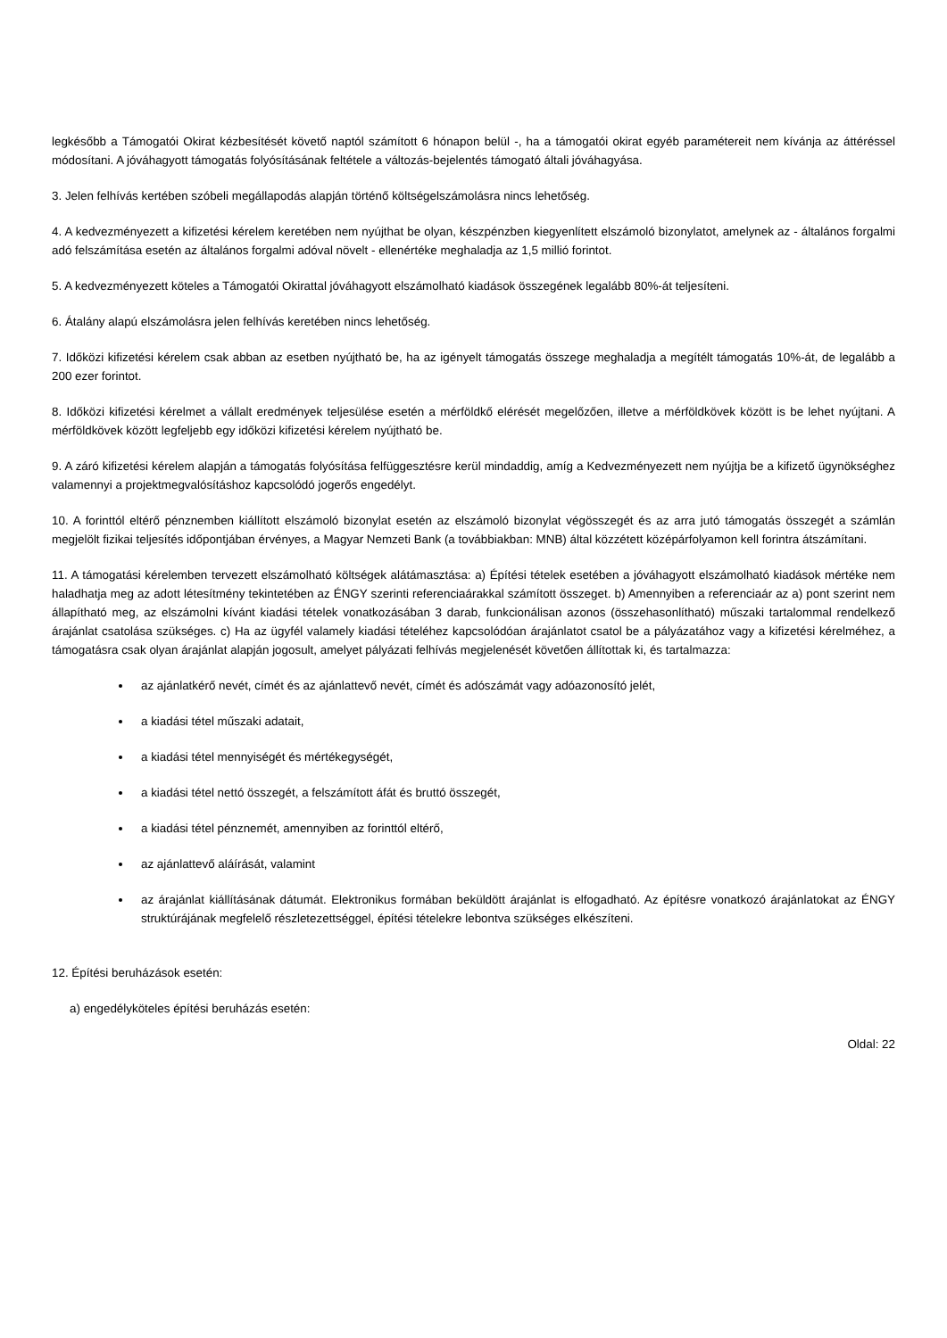legkésőbb a Támogatói Okirat kézbesítését követő naptól számított 6 hónapon belül -, ha a támogatói okirat egyéb paramétereit nem kívánja az áttéréssel módosítani. A jóváhagyott támogatás folyósításának feltétele a változás-bejelentés támogató általi jóváhagyása.
3. Jelen felhívás kertében szóbeli megállapodás alapján történő költségelszámolásra nincs lehetőség.
4. A kedvezményezett a kifizetési kérelem keretében nem nyújthat be olyan, készpénzben kiegyenlített elszámoló bizonylatot, amelynek az - általános forgalmi adó felszámítása esetén az általános forgalmi adóval növelt - ellenértéke meghaladja az 1,5 millió forintot.
5. A kedvezményezett köteles a Támogatói Okirattal jóváhagyott elszámolható kiadások összegének legalább 80%-át teljesíteni.
6. Átalány alapú elszámolásra jelen felhívás keretében nincs lehetőség.
7. Időközi kifizetési kérelem csak abban az esetben nyújtható be, ha az igényelt támogatás összege meghaladja a megítélt támogatás 10%-át, de legalább a 200 ezer forintot.
8. Időközi kifizetési kérelmet a vállalt eredmények teljesülése esetén a mérföldkő elérését megelőzően, illetve a mérföldkövek között is be lehet nyújtani. A mérföldkövek között legfeljebb egy időközi kifizetési kérelem nyújtható be.
9. A záró kifizetési kérelem alapján a támogatás folyósítása felfüggesztésre kerül mindaddig, amíg a Kedvezményezett nem nyújtja be a kifizető ügynökséghez valamennyi a projektmegvalósításhoz kapcsolódó jogerős engedélyt.
10. A forinttól eltérő pénznemben kiállított elszámoló bizonylat esetén az elszámoló bizonylat végösszegét és az arra jutó támogatás összegét a számlán megjelölt fizikai teljesítés időpontjában érvényes, a Magyar Nemzeti Bank (a továbbiakban: MNB) által közzétett középárfolyamon kell forintra átszámítani.
11. A támogatási kérelemben tervezett elszámolható költségek alátámasztása: a) Építési tételek esetében a jóváhagyott elszámolható kiadások mértéke nem haladhatja meg az adott létesítmény tekintetében az ÉNGY szerinti referenciaárakkal számított összeget. b) Amennyiben a referenciaár az a) pont szerint nem állapítható meg, az elszámolni kívánt kiadási tételek vonatkozásában 3 darab, funkcionálisan azonos (összehasonlítható) műszaki tartalommal rendelkező árajánlat csatolása szükséges. c) Ha az ügyfél valamely kiadási tételéhez kapcsolódóan árajánlatot csatol be a pályázatához vagy a kifizetési kérelméhez, a támogatásra csak olyan árajánlat alapján jogosult, amelyet pályázati felhívás megjelenését követően állítottak ki, és tartalmazza:
az ajánlatkérő nevét, címét és az ajánlattevő nevét, címét és adószámát vagy adóazonosító jelét,
a kiadási tétel műszaki adatait,
a kiadási tétel mennyiségét és mértékegységét,
a kiadási tétel nettó összegét, a felszámított áfát és bruttó összegét,
a kiadási tétel pénznemét, amennyiben az forinttól eltérő,
az ajánlattevő aláírását, valamint
az árajánlat kiállításának dátumát. Elektronikus formában beküldött árajánlat is elfogadható. Az építésre vonatkozó árajánlatokat az ÉNGY struktúrájának megfelelő részletezettséggel, építési tételekre lebontva szükséges elkészíteni.
12. Építési beruházások esetén:
a) engedélyköteles építési beruházás esetén:
Oldal: 22